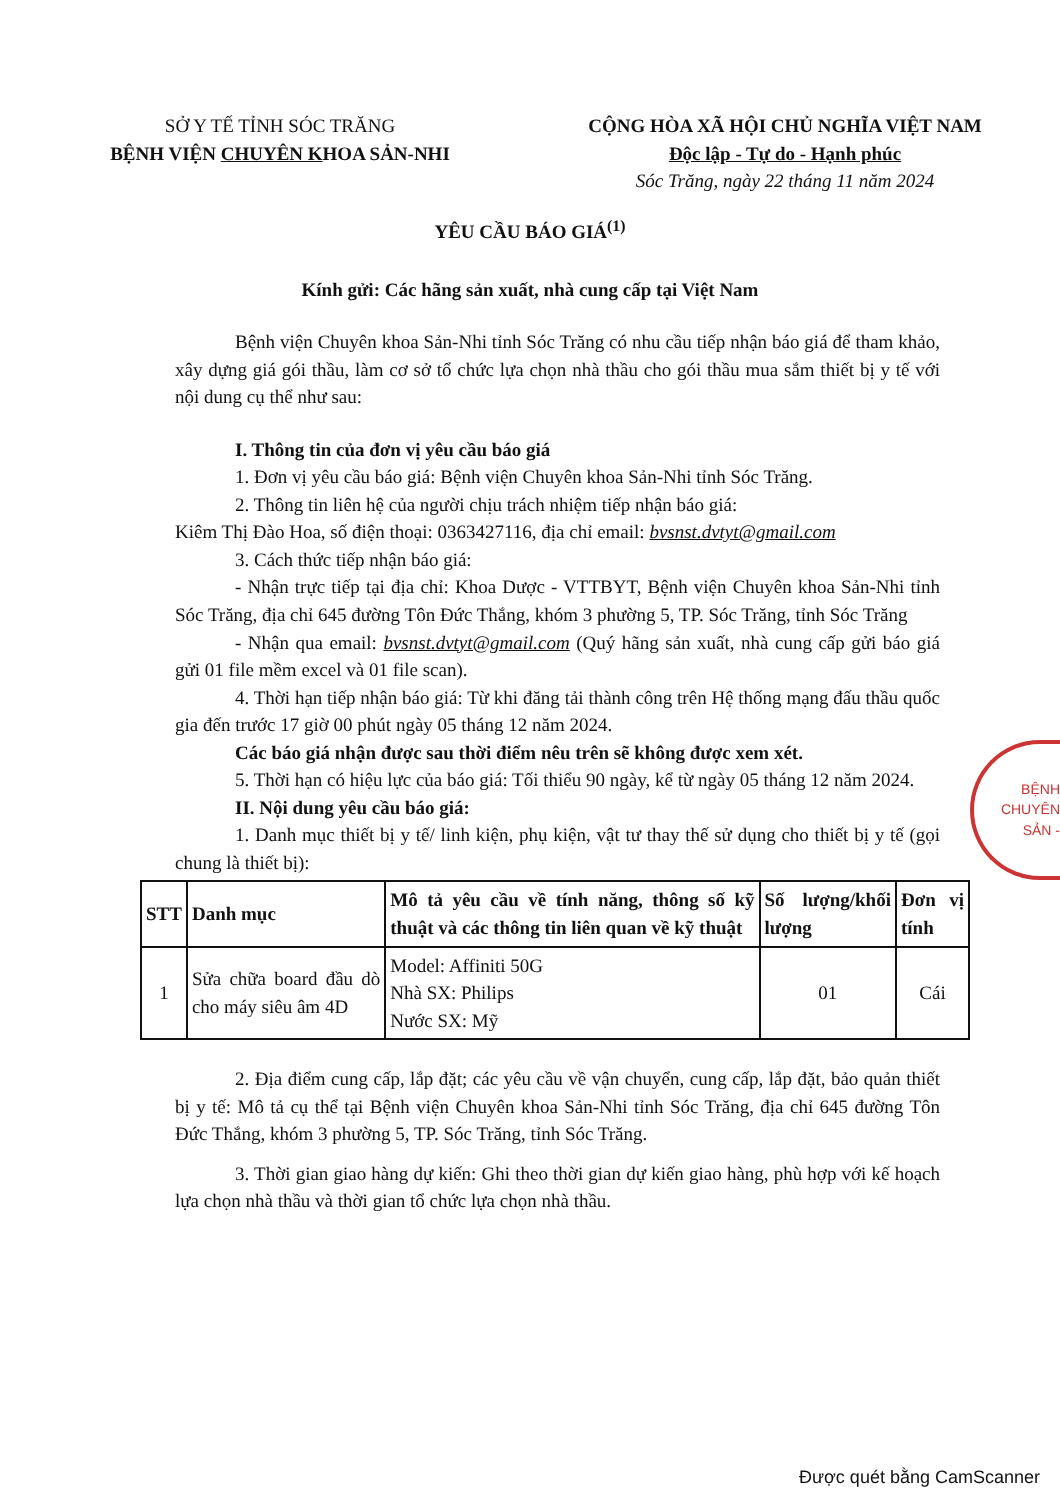SỞ Y TẾ TỈNH SÓC TRĂNG
BỆNH VIỆN CHUYÊN KHOA SẢN-NHI
CỘNG HÒA XÃ HỘI CHỦ NGHĨA VIỆT NAM
Độc lập - Tự do - Hạnh phúc
Sóc Trăng, ngày 22 tháng 11 năm 2024
YÊU CẦU BÁO GIÁ<sup>(1)</sup>
Kính gửi: Các hãng sản xuất, nhà cung cấp tại Việt Nam
Bệnh viện Chuyên khoa Sản-Nhi tỉnh Sóc Trăng có nhu cầu tiếp nhận báo giá để tham khảo, xây dựng giá gói thầu, làm cơ sở tổ chức lựa chọn nhà thầu cho gói thầu mua sắm thiết bị y tế với nội dung cụ thể như sau:
I. Thông tin của đơn vị yêu cầu báo giá
1. Đơn vị yêu cầu báo giá: Bệnh viện Chuyên khoa Sản-Nhi tỉnh Sóc Trăng.
2. Thông tin liên hệ của người chịu trách nhiệm tiếp nhận báo giá:
Kiêm Thị Đào Hoa, số điện thoại: 0363427116, địa chỉ email: bvsnst.dvtyt@gmail.com
3. Cách thức tiếp nhận báo giá:
- Nhận trực tiếp tại địa chỉ: Khoa Dược - VTTBYT, Bệnh viện Chuyên khoa Sản-Nhi tỉnh Sóc Trăng, địa chỉ 645 đường Tôn Đức Thắng, khóm 3 phường 5, TP. Sóc Trăng, tỉnh Sóc Trăng
- Nhận qua email: bvsnst.dvtyt@gmail.com (Quý hãng sản xuất, nhà cung cấp gửi báo giá gửi 01 file mềm excel và 01 file scan).
4. Thời hạn tiếp nhận báo giá: Từ khi đăng tải thành công trên Hệ thống mạng đấu thầu quốc gia đến trước 17 giờ 00 phút ngày 05 tháng 12 năm 2024.
Các báo giá nhận được sau thời điểm nêu trên sẽ không được xem xét.
5. Thời hạn có hiệu lực của báo giá: Tối thiểu 90 ngày, kể từ ngày 05 tháng 12 năm 2024.
II. Nội dung yêu cầu báo giá:
1. Danh mục thiết bị y tế/ linh kiện, phụ kiện, vật tư thay thế sử dụng cho thiết bị y tế (gọi chung là thiết bị):
| STT | Danh mục | Mô tả yêu cầu về tính năng, thông số kỹ thuật và các thông tin liên quan về kỹ thuật | Số lượng/khối lượng | Đơn vị tính |
| --- | --- | --- | --- | --- |
| 1 | Sửa chữa board đầu dò cho máy siêu âm 4D | Model: Affiniti 50G Nhà SX: Philips Nước SX: Mỹ | 01 | Cái |
2. Địa điểm cung cấp, lắp đặt; các yêu cầu về vận chuyển, cung cấp, lắp đặt, bảo quản thiết bị y tế: Mô tả cụ thể tại Bệnh viện Chuyên khoa Sản-Nhi tỉnh Sóc Trăng, địa chỉ 645 đường Tôn Đức Thắng, khóm 3 phường 5, TP. Sóc Trăng, tỉnh Sóc Trăng.
3. Thời gian giao hàng dự kiến: Ghi theo thời gian dự kiến giao hàng, phù hợp với kế hoạch lựa chọn nhà thầu và thời gian tổ chức lựa chọn nhà thầu.
BỆNH
CHUYÊN
SẢN -
Được quét bằng CamScanner